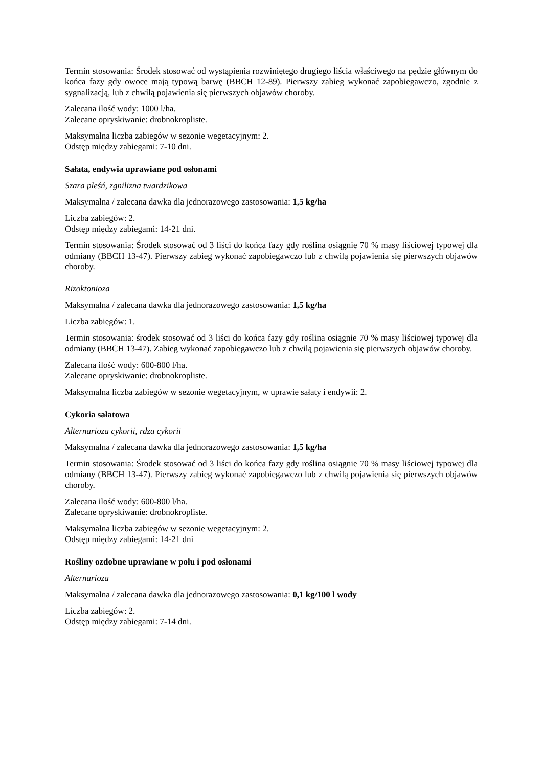Termin stosowania: Środek stosować od wystąpienia rozwiniętego drugiego liścia właściwego na pędzie głównym do końca fazy gdy owoce mają typową barwę (BBCH 12-89). Pierwszy zabieg wykonać zapobiegawczo, zgodnie z sygnalizacją, lub z chwilą pojawienia się pierwszych objawów choroby.
Zalecana ilość wody: 1000 l/ha.
Zalecane opryskiwanie: drobnokropliste.
Maksymalna liczba zabiegów w sezonie wegetacyjnym: 2.
Odstęp między zabiegami: 7-10 dni.
Sałata, endywia uprawiane pod osłonami
Szara pleśń, zgnilizna twardzikowa
Maksymalna / zalecana dawka dla jednorazowego zastosowania: 1,5 kg/ha
Liczba zabiegów: 2.
Odstęp między zabiegami: 14-21 dni.
Termin stosowania: Środek stosować od 3 liści do końca fazy gdy roślina osiągnie 70 % masy liściowej typowej dla odmiany (BBCH 13-47). Pierwszy zabieg wykonać zapobiegawczo lub z chwilą pojawienia się pierwszych objawów choroby.
Rizoktonioza
Maksymalna / zalecana dawka dla jednorazowego zastosowania: 1,5 kg/ha
Liczba zabiegów: 1.
Termin stosowania: środek stosować od 3 liści do końca fazy gdy roślina osiągnie 70 % masy liściowej typowej dla odmiany (BBCH 13-47). Zabieg wykonać zapobiegawczo lub z chwilą pojawienia się pierwszych objawów choroby.
Zalecana ilość wody: 600-800 l/ha.
Zalecane opryskiwanie: drobnokropliste.
Maksymalna liczba zabiegów w sezonie wegetacyjnym, w uprawie sałaty i endywii: 2.
Cykoria sałatowa
Alternarioza cykorii, rdza cykorii
Maksymalna / zalecana dawka dla jednorazowego zastosowania: 1,5 kg/ha
Termin stosowania: Środek stosować od 3 liści do końca fazy gdy roślina osiągnie 70 % masy liściowej typowej dla odmiany (BBCH 13-47). Pierwszy zabieg wykonać zapobiegawczo lub z chwilą pojawienia się pierwszych objawów choroby.
Zalecana ilość wody: 600-800 l/ha.
Zalecane opryskiwanie: drobnokropliste.
Maksymalna liczba zabiegów w sezonie wegetacyjnym: 2.
Odstęp między zabiegami: 14-21 dni
Rośliny ozdobne uprawiane w polu i pod osłonami
Alternarioza
Maksymalna / zalecana dawka dla jednorazowego zastosowania: 0,1 kg/100 l wody
Liczba zabiegów: 2.
Odstęp między zabiegami: 7-14 dni.